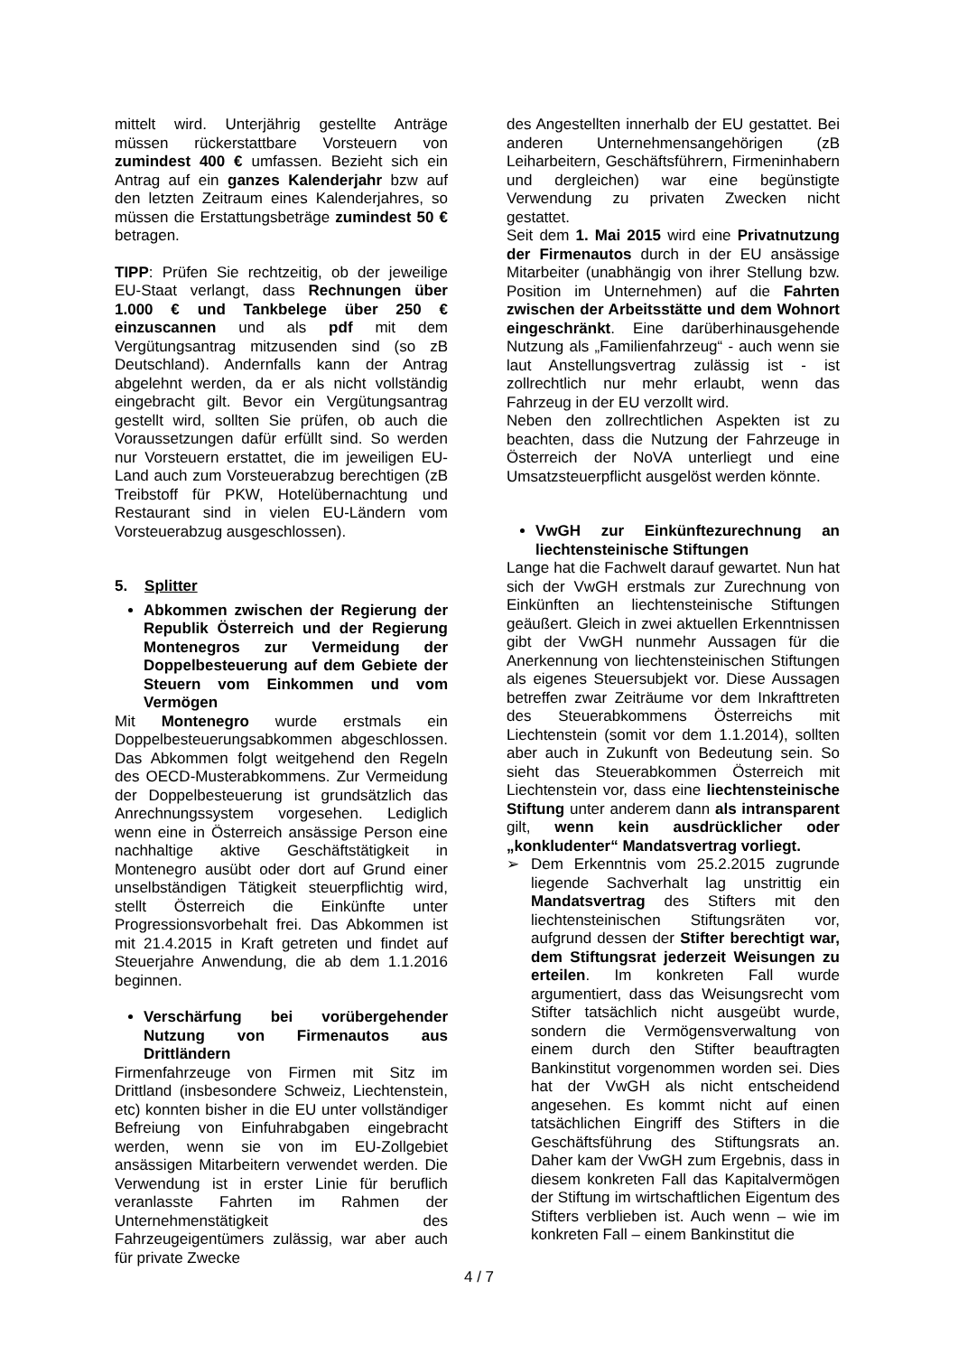mittelt wird. Unterjährig gestellte Anträge müssen rückerstattbare Vorsteuern von zumindest 400 € umfassen. Bezieht sich ein Antrag auf ein ganzes Kalenderjahr bzw auf den letzten Zeitraum eines Kalenderjahres, so müssen die Erstattungsbeträge zumindest 50 € betragen.
TIPP: Prüfen Sie rechtzeitig, ob der jeweilige EU-Staat verlangt, dass Rechnungen über 1.000 € und Tankbelege über 250 € einzuscannen und als pdf mit dem Vergütungsantrag mitzusenden sind (so zB Deutschland). Andernfalls kann der Antrag abgelehnt werden, da er als nicht vollständig eingebracht gilt. Bevor ein Vergütungsantrag gestellt wird, sollten Sie prüfen, ob auch die Voraussetzungen dafür erfüllt sind. So werden nur Vorsteuern erstattet, die im jeweiligen EU-Land auch zum Vorsteuerabzug berechtigen (zB Treibstoff für PKW, Hotelübernachtung und Restaurant sind in vielen EU-Ländern vom Vorsteuerabzug ausgeschlossen).
5. Splitter
Abkommen zwischen der Regierung der Republik Österreich und der Regierung Montenegros zur Vermeidung der Doppelbesteuerung auf dem Gebiete der Steuern vom Einkommen und vom Vermögen
Mit Montenegro wurde erstmals ein Doppelbesteuerungsabkommen abgeschlossen. Das Abkommen folgt weitgehend den Regeln des OECD-Musterabkommens. Zur Vermeidung der Doppelbesteuerung ist grundsätzlich das Anrechnungssystem vorgesehen. Lediglich wenn eine in Österreich ansässige Person eine nachhaltige aktive Geschäftstätigkeit in Montenegro ausübt oder dort auf Grund einer unselbständigen Tätigkeit steuerpflichtig wird, stellt Österreich die Einkünfte unter Progressionsvorbehalt frei. Das Abkommen ist mit 21.4.2015 in Kraft getreten und findet auf Steuerjahre Anwendung, die ab dem 1.1.2016 beginnen.
Verschärfung bei vorübergehender Nutzung von Firmenautos aus Drittländern
Firmenfahrzeuge von Firmen mit Sitz im Drittland (insbesondere Schweiz, Liechtenstein, etc) konnten bisher in die EU unter vollständiger Befreiung von Einfuhrabgaben eingebracht werden, wenn sie von im EU-Zollgebiet ansässigen Mitarbeitern verwendet werden. Die Verwendung ist in erster Linie für beruflich veranlasste Fahrten im Rahmen der Unternehmenstätigkeit des Fahrzeugeigentümers zulässig, war aber auch für private Zwecke
des Angestellten innerhalb der EU gestattet. Bei anderen Unternehmensangehörigen (zB Leiharbeitern, Geschäftsführern, Firmeninhabern und dergleichen) war eine begünstigte Verwendung zu privaten Zwecken nicht gestattet.
Seit dem 1. Mai 2015 wird eine Privatnutzung der Firmenautos durch in der EU ansässige Mitarbeiter (unabhängig von ihrer Stellung bzw. Position im Unternehmen) auf die Fahrten zwischen der Arbeitsstätte und dem Wohnort eingeschränkt. Eine darüberhinausgehende Nutzung als „Familienfahrzeug“ - auch wenn sie laut Anstellungsvertrag zulässig ist - ist zollrechtlich nur mehr erlaubt, wenn das Fahrzeug in der EU verzollt wird.
Neben den zollrechtlichen Aspekten ist zu beachten, dass die Nutzung der Fahrzeuge in Österreich der NoVA unterliegt und eine Umsatzsteuerpflicht ausgelöst werden könnte.
VwGH zur Einkünftezurechnung an liechtensteinische Stiftungen
Lange hat die Fachwelt darauf gewartet. Nun hat sich der VwGH erstmals zur Zurechnung von Einkünften an liechtensteinische Stiftungen geäußert. Gleich in zwei aktuellen Erkenntnissen gibt der VwGH nunmehr Aussagen für die Anerkennung von liechtensteinischen Stiftungen als eigenes Steuersubjekt vor. Diese Aussagen betreffen zwar Zeiträume vor dem Inkrafttreten des Steuerabkommens Österreichs mit Liechtenstein (somit vor dem 1.1.2014), sollten aber auch in Zukunft von Bedeutung sein. So sieht das Steuerabkommen Österreich mit Liechtenstein vor, dass eine liechtensteinische Stiftung unter anderem dann als intransparent gilt, wenn kein ausdrücklicher oder „konkludenter“ Mandatsvertrag vorliegt.
➢ Dem Erkenntnis vom 25.2.2015 zugrunde liegende Sachverhalt lag unstrittig ein Mandatsvertrag des Stifters mit den liechtensteinischen Stiftungsräten vor, aufgrund dessen der Stifter berechtigt war, dem Stiftungsrat jederzeit Weisungen zu erteilen. Im konkreten Fall wurde argumentiert, dass das Weisungsrecht vom Stifter tatsächlich nicht ausgeübt wurde, sondern die Vermögensverwaltung von einem durch den Stifter beauftragten Bankinstitut vorgenommen worden sei. Dies hat der VwGH als nicht entscheidend angesehen. Es kommt nicht auf einen tatsächlichen Eingriff des Stifters in die Geschäftsführung des Stiftungsrats an. Daher kam der VwGH zum Ergebnis, dass in diesem konkreten Fall das Kapitalvermögen der Stiftung im wirtschaftlichen Eigentum des Stifters verblieben ist. Auch wenn – wie im konkreten Fall – einem Bankinstitut die
4 / 7